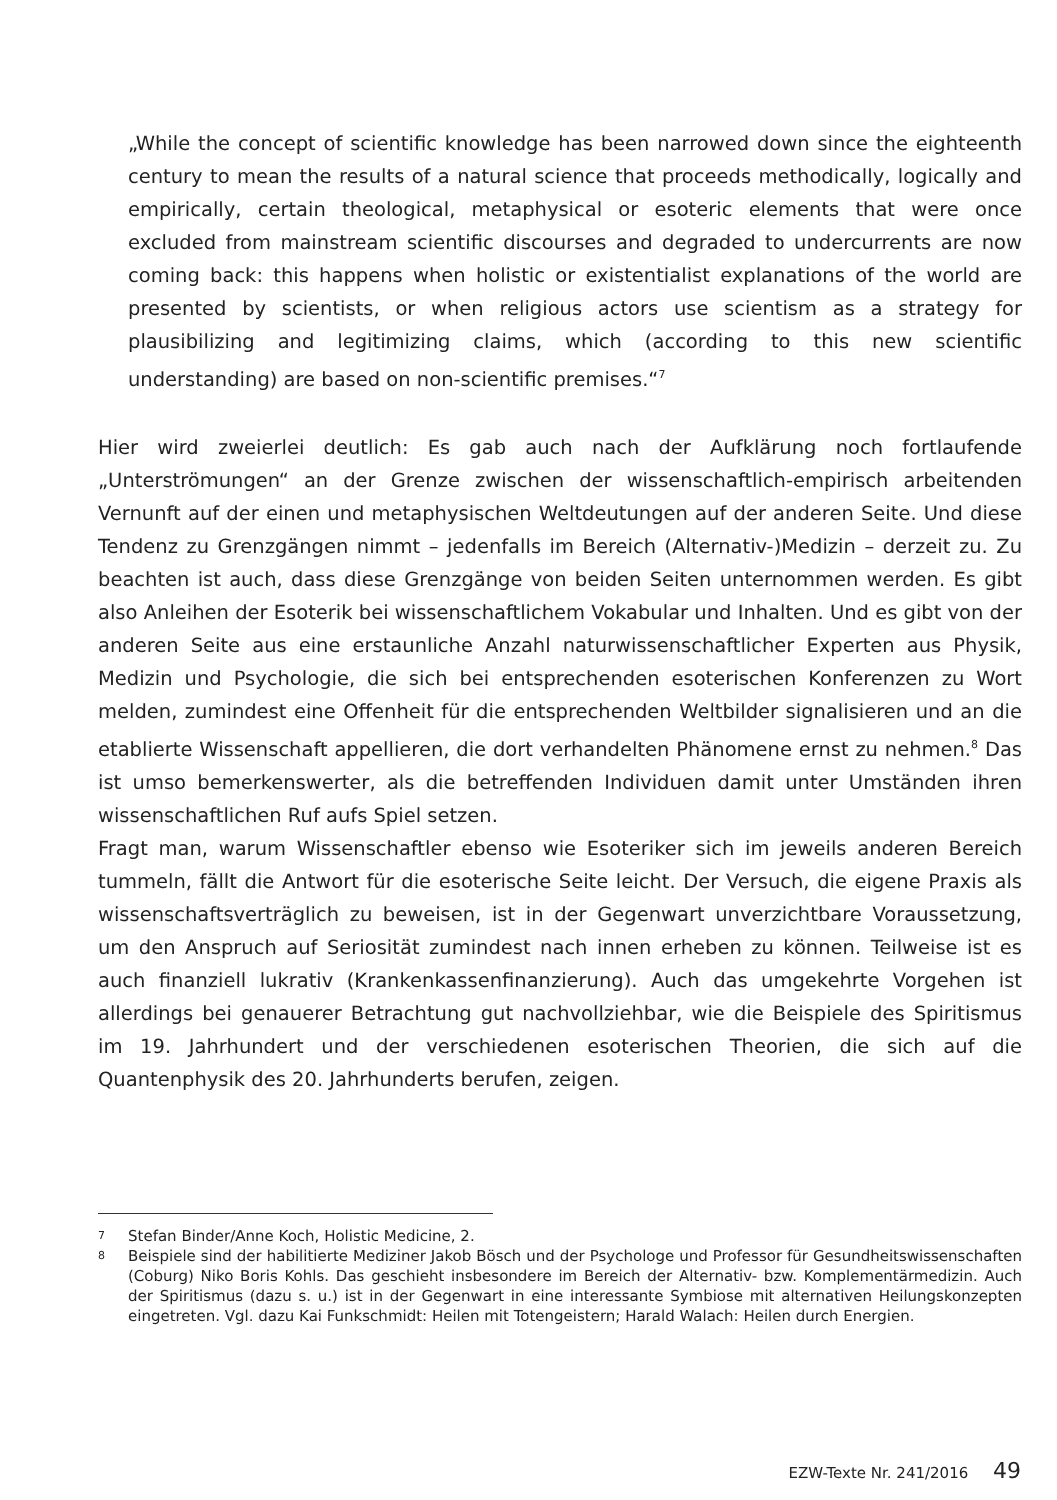„While the concept of scientific knowledge has been narrowed down since the eighteenth century to mean the results of a natural science that proceeds methodically, logically and empirically, certain theological, metaphysical or esoteric elements that were once excluded from mainstream scientific discourses and degraded to undercurrents are now coming back: this happens when holistic or existentialist explanations of the world are presented by scientists, or when religious actors use scientism as a strategy for plausibilizing and legitimizing claims, which (according to this new scientific understanding) are based on non-scientific premises.“<sup>7</sup>
Hier wird zweierlei deutlich: Es gab auch nach der Aufklärung noch fortlaufende „Unterströmungen“ an der Grenze zwischen der wissenschaftlich-empirisch arbeitenden Vernunft auf der einen und metaphysischen Weltdeutungen auf der anderen Seite. Und diese Tendenz zu Grenzgängen nimmt – jedenfalls im Bereich (Alternativ-)Medizin – derzeit zu. Zu beachten ist auch, dass diese Grenzgänge von beiden Seiten unternommen werden. Es gibt also Anleihen der Esoterik bei wissenschaftlichem Vokabular und Inhalten. Und es gibt von der anderen Seite aus eine erstaunliche Anzahl naturwissenschaftlicher Experten aus Physik, Medizin und Psychologie, die sich bei entsprechenden esoterischen Konferenzen zu Wort melden, zumindest eine Offenheit für die entsprechenden Weltbilder signalisieren und an die etablierte Wissenschaft appellieren, die dort verhandelten Phänomene ernst zu nehmen.<sup>8</sup> Das ist umso bemerkenswerter, als die betreffenden Individuen damit unter Umständen ihren wissenschaftlichen Ruf aufs Spiel setzen.
Fragt man, warum Wissenschaftler ebenso wie Esoteriker sich im jeweils anderen Bereich tummeln, fällt die Antwort für die esoterische Seite leicht. Der Versuch, die eigene Praxis als wissenschaftsverträglich zu beweisen, ist in der Gegenwart unverzichtbare Voraussetzung, um den Anspruch auf Seriosität zumindest nach innen erheben zu können. Teilweise ist es auch finanziell lukrativ (Krankenkassenfinanzierung). Auch das umgekehrte Vorgehen ist allerdings bei genauerer Betrachtung gut nachvollziehbar, wie die Beispiele des Spiritismus im 19. Jahrhundert und der verschiedenen esoterischen Theorien, die sich auf die Quantenphysik des 20. Jahrhunderts berufen, zeigen.
7 Stefan Binder/Anne Koch, Holistic Medicine, 2.
8 Beispiele sind der habilitierte Mediziner Jakob Bösch und der Psychologe und Professor für Gesundheitswissenschaften (Coburg) Niko Boris Kohls. Das geschieht insbesondere im Bereich der Alternativ- bzw. Komplementärmedizin. Auch der Spiritismus (dazu s. u.) ist in der Gegenwart in eine interessante Symbiose mit alternativen Heilungskonzepten eingetreten. Vgl. dazu Kai Funkschmidt: Heilen mit Totengeistern; Harald Walach: Heilen durch Energien.
EZW-Texte Nr. 241/2016 49